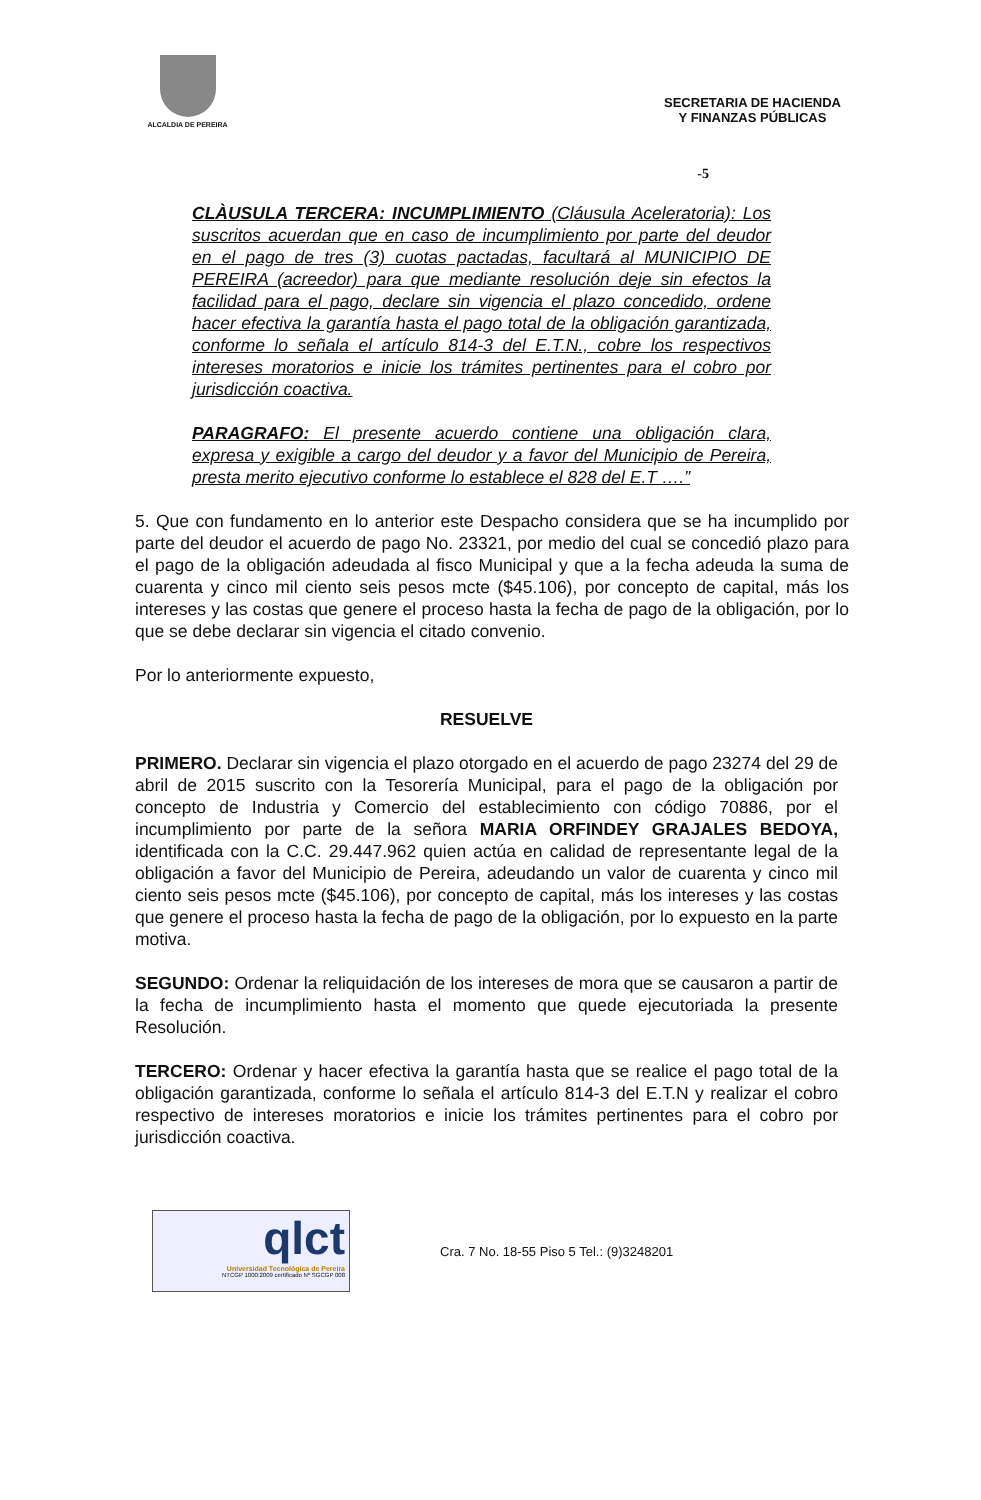ALCALDIA DE PEREIRA
SECRETARIA DE HACIENDA
Y FINANZAS PÚBLICAS
-5
CLÀUSULA TERCERA: INCUMPLIMIENTO (Cláusula Aceleratoria): Los suscritos acuerdan que en caso de incumplimiento por parte del deudor en el pago de tres (3) cuotas pactadas, facultará al MUNICIPIO DE PEREIRA (acreedor) para que mediante resolución deje sin efectos la facilidad para el pago, declare sin vigencia el plazo concedido, ordene hacer efectiva la garantía hasta el pago total de la obligación garantizada, conforme lo señala el artículo 814-3 del E.T.N., cobre los respectivos intereses moratorios e inicie los trámites pertinentes para el cobro por jurisdicción coactiva.
PARAGRAFO: El presente acuerdo contiene una obligación clara, expresa y exigible a cargo del deudor y a favor del Municipio de Pereira, presta merito ejecutivo conforme lo establece el 828 del E.T ….”
5. Que con fundamento en lo anterior este Despacho considera que se ha incumplido por parte del deudor el acuerdo de pago No. 23321, por medio del cual se concedió plazo para el pago de la obligación adeudada al fisco Municipal y que a la fecha adeuda la suma de cuarenta y cinco mil ciento seis pesos mcte ($45.106), por concepto de capital, más los intereses y las costas que genere el proceso hasta la fecha de pago de la obligación, por lo que se debe declarar sin vigencia el citado convenio.
Por lo anteriormente expuesto,
RESUELVE
PRIMERO. Declarar sin vigencia el plazo otorgado en el acuerdo de pago 23274 del 29 de abril de 2015 suscrito con la Tesorería Municipal, para el pago de la obligación por concepto de Industria y Comercio del establecimiento con código 70886, por el incumplimiento por parte de la señora MARIA ORFINDEY GRAJALES BEDOYA, identificada con la C.C. 29.447.962 quien actúa en calidad de representante legal de la obligación a favor del Municipio de Pereira, adeudando un valor de cuarenta y cinco mil ciento seis pesos mcte ($45.106), por concepto de capital, más los intereses y las costas que genere el proceso hasta la fecha de pago de la obligación, por lo expuesto en la parte motiva.
SEGUNDO: Ordenar la reliquidación de los intereses de mora que se causaron a partir de la fecha de incumplimiento hasta el momento que quede ejecutoriada la presente Resolución.
TERCERO: Ordenar y hacer efectiva la garantía hasta que se realice el pago total de la obligación garantizada, conforme lo señala el artículo 814-3 del E.T.N y realizar el cobro respectivo de intereses moratorios e inicie los trámites pertinentes para el cobro por jurisdicción coactiva.
qlct
Universidad Tecnológica de Pereira
NTCGP 1000:2009 certificado Nº SGCGP 008
Cra. 7 No. 18-55 Piso 5 Tel.: (9)3248201